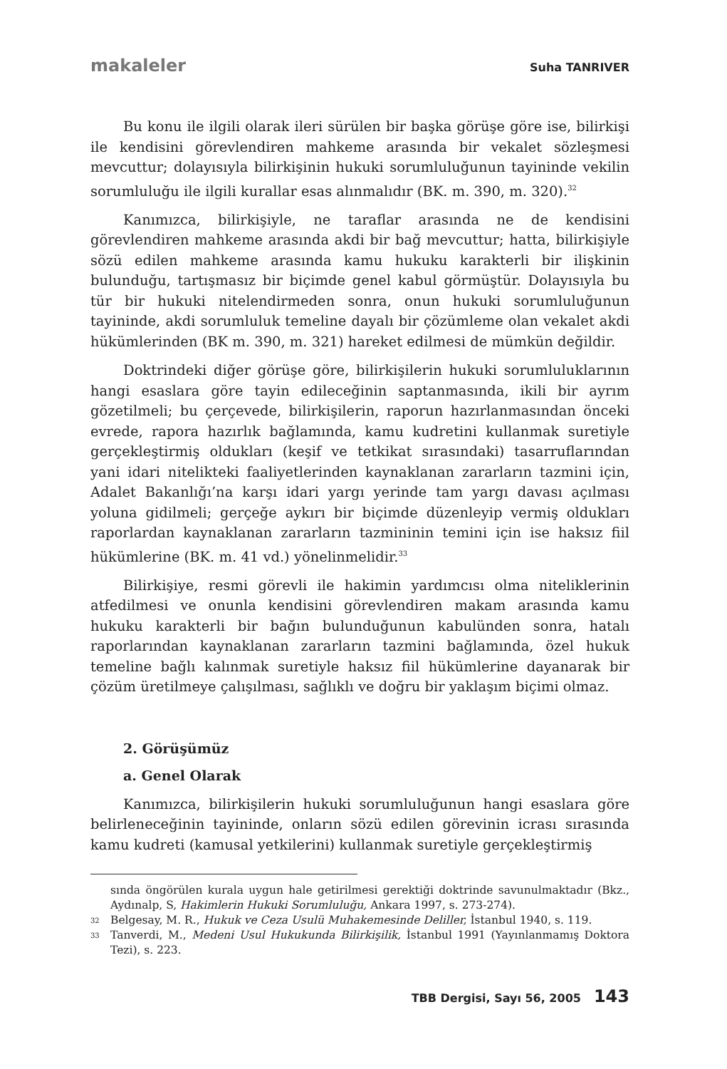makaleler Suha TANRIVER
Bu konu ile ilgili olarak ileri sürülen bir başka görüşe göre ise, bilirkişi ile kendisini görevlendiren mahkeme arasında bir vekalet sözleşmesi mevcuttur; dolayısıyla bilirkişinin hukuki sorumluluğunun tayininde vekilin sorumluluğu ile ilgili kurallar esas alınmalıdır (BK. m. 390, m. 320).<sup>32</sup>
Kanımızca, bilirkişiyle, ne taraflar arasında ne de kendisini görevlendiren mahkeme arasında akdi bir bağ mevcuttur; hatta, bilirkişiyle sözü edilen mahkeme arasında kamu hukuku karakterli bir ilişkinin bulunduğu, tartışmasız bir biçimde genel kabul görmüştür. Dolayısıyla bu tür bir hukuki nitelendirmeden sonra, onun hukuki sorumluluğunun tayininde, akdi sorumluluk temeline dayalı bir çözümleme olan vekalet akdi hükümlerinden (BK m. 390, m. 321) hareket edilmesi de mümkün değildir.
Doktrindeki diğer görüşe göre, bilirkişilerin hukuki sorumluluklarının hangi esaslara göre tayin edileceğinin saptanmasında, ikili bir ayrım gözetilmeli; bu çerçevede, bilirkişilerin, raporun hazırlanmasından önceki evrede, rapora hazırlık bağlamında, kamu kudretini kullanmak suretiyle gerçekleştirmiş oldukları (keşif ve tetkikat sırasındaki) tasarruflarından yani idari nitelikteki faaliyetlerinden kaynaklanan zararların tazmini için, Adalet Bakanlığı’na karşı idari yargı yerinde tam yargı davası açılması yoluna gidilmeli; gerçeğe aykırı bir biçimde düzenleyip vermiş oldukları raporlardan kaynaklanan zararların tazmininin temini için ise haksız fiil hükümlerine (BK. m. 41 vd.) yönelinmelidir.<sup>33</sup>
Bilirkişiye, resmi görevli ile hakimin yardımcısı olma niteliklerinin atfedilmesi ve onunla kendisini görevlendiren makam arasında kamu hukuku karakterli bir bağın bulunduğunun kabulünden sonra, hatalı raporlarından kaynaklanan zararların tazmini bağlamında, özel hukuk temeline bağlı kalınmak suretiyle haksız fiil hükümlerine dayanarak bir çözüm üretilmeye çalışılması, sağlıklı ve doğru bir yaklaşım biçimi olmaz.
2. Görüşümüz
a. Genel Olarak
Kanımızca, bilirkişilerin hukuki sorumluluğunun hangi esaslara göre belirleneceğinin tayininde, onların sözü edilen görevinin icrası sırasında kamu kudreti (kamusal yetkilerini) kullanmak suretiyle gerçekleştirmiş
sında öngörülen kurala uygun hale getirilmesi gerektiği doktrinde savunulmaktadır (Bkz., Aydınalp, S, Hakimlerin Hukuki Sorumluluğu, Ankara 1997, s. 273-274).
32 Belgesay, M. R., Hukuk ve Ceza Usulü Muhakemesinde Deliller, İstanbul 1940, s. 119.
33 Tanverdi, M., Medeni Usul Hukukunda Bilirkişilik, İstanbul 1991 (Yayınlanmamış Doktora Tezi), s. 223.
TBB Dergisi, Sayı 56, 2005 143